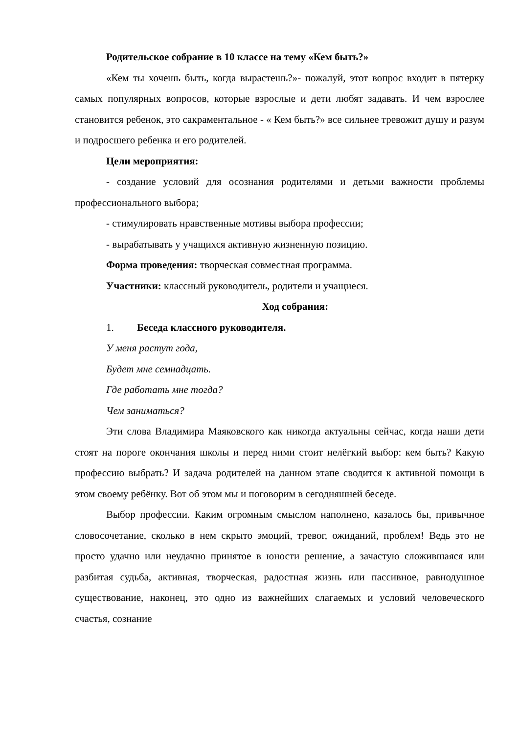Родительское собрание в 10 классе на тему «Кем быть?»
«Кем ты хочешь быть, когда вырастешь?»- пожалуй, этот вопрос входит в пятерку самых популярных вопросов, которые взрослые и дети любят задавать. И чем взрослее становится ребенок, это сакраментальное - « Кем быть?» все сильнее тревожит душу и разум и подросшего ребенка и его родителей.
Цели мероприятия:
- создание условий для осознания родителями и детьми важности проблемы профессионального выбора;
- стимулировать нравственные мотивы выбора профессии;
- вырабатывать у учащихся активную жизненную позицию.
Форма проведения: творческая совместная программа.
Участники: классный руководитель, родители и учащиеся.
Ход собрания:
1. Беседа классного руководителя.
У меня растут года,
Будет мне семнадцать.
Где работать мне тогда?
Чем заниматься?
Эти слова Владимира Маяковского как никогда актуальны сейчас, когда наши дети стоят на пороге окончания школы и перед ними стоит нелёгкий выбор: кем быть? Какую профессию выбрать? И задача родителей на данном этапе сводится к активной помощи в этом своему ребёнку. Вот об этом мы и поговорим в сегодняшней беседе.
Выбор профессии. Каким огромным смыслом наполнено, казалось бы, привычное словосочетание, сколько в нем скрыто эмоций, тревог, ожиданий, проблем! Ведь это не просто удачно или неудачно принятое в юности решение, а зачастую сложившаяся или разбитая судьба, активная, творческая, радостная жизнь или пассивное, равнодушное существование, наконец, это одно из важнейших слагаемых и условий человеческого счастья, сознание